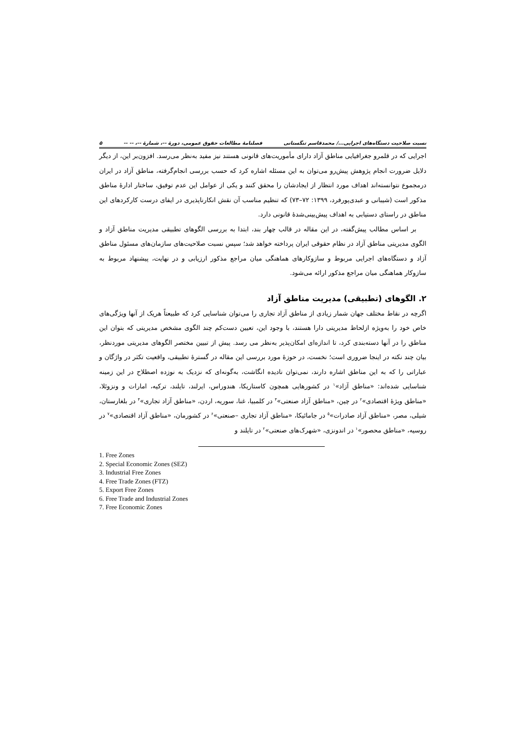نسبت صلاحیت دستگاه‌های اجرایی.../ محمدقاسم تنگستانی فصلنامهٔ مطالعات حقوق عمومی، دورهٔ --، شمارهٔ --، -- -- ۵
اجرایی که در قلمرو جغرافیایی مناطق آزاد دارای مأموریت‌های قانونی هستند نیز مفید به‌نظر می‌رسد. افزون‌بر این، از دیگر دلایل ضرورت انجام پژوهش پیش‌رو می‌توان به این مسئله اشاره کرد که حسب بررسی انجام‌گرفته، مناطق آزاد در ایران درمجموع نتوانسته‌اند اهداف مورد انتظار از ایجادشان را محقق کنند و یکی از عوامل این عدم توفیق، ساختار ادارهٔ مناطق مذکور است (شیبانی و عبدی‌پورفرد، ۱۳۹۹: ۷۲–۷۳) که تنظیم مناسب آن نقش انکارناپذیری در ایفای درست کارکردهای این مناطق در راستای دستیابی به اهداف پیش‌بینی‌شدهٔ قانونی دارد.
بر اساس مطالب پیش‌گفته، در این مقاله در قالب چهار بند، ابتدا به بررسی الگوهای تطبیقی مدیریت مناطق آزاد و الگوی مدیریتی مناطق آزاد در نظام حقوقی ایران پرداخته خواهد شد؛ سپس نسبت صلاحیت‌های سازمان‌های مسئول مناطق آزاد و دستگاه‌های اجرایی مربوط و سازوکارهای هماهنگی میان مراجع مذکور ارزیابی و در نهایت، پیشنهاد مربوط به سازوکار هماهنگی میان مراجع مذکور ارائه می‌شود.
۲. الگوهای (تطبیقی) مدیریت مناطق آزاد
اگرچه در نقاط مختلف جهان شمار زیادی از مناطق آزاد تجاری را می‌توان شناسایی کرد که طبیعتاً هریک از آنها ویژگی‌های خاص خود را به‌ویژه ازلحاظ مدیریتی دارا هستند، با وجود این، تعیین دست‌کم چند الگوی مشخص مدیریتی که بتوان این مناطق را در آنها دسته‌بندی کرد، تا اندازه‌ای امکان‌پذیر به‌نظر می رسد. پیش از تبیین مختصر الگوهای مدیریتی موردنظر، بیان چند نکته در اینجا ضروری است؛ نخست، در حوزهٔ مورد بررسی این مقاله در گسترهٔ تطبیقی، واقعیت تکثر در واژگان و عباراتی را که به این مناطق اشاره دارند، نمی‌توان نادیده انگاشت، به‌گونه‌ای که نزدیک به نوزده اصطلاح در این زمینه شناسایی شده‌اند: «مناطق آزاد»<sup>۱</sup> در کشورهایی همچون کاستاریکا، هندوراس، ایرلند، تایلند، ترکیه، امارات و ونزوئلا، «مناطق ویژهٔ اقتصادی»<sup>۲</sup> در چین، «مناطق آزاد صنعتی»<sup>۳</sup> در کلمبیا، غنا، سوریه، اردن، «مناطق آزاد تجاری»<sup>۴</sup> در بلغارستان، شیلی، مصر، «مناطق آزاد صادرات»<sup>۵</sup> در جامائیکا، «مناطق آزاد تجاری –صنعتی»<sup>۶</sup> در کشورمان، «مناطق آزاد اقتصادی»<sup>۷</sup> در روسیه، «مناطق محصور»<sup>۱</sup> در اندونزی، «شهرک‌های صنعتی»<sup>۲</sup> در تایلند و
1. Free Zones
2. Special Economic Zones (SEZ)
3. Industrial Free Zones
4. Free Trade Zones (FTZ)
5. Export Free Zones
6. Free Trade and Industrial Zones
7. Free Economic Zones